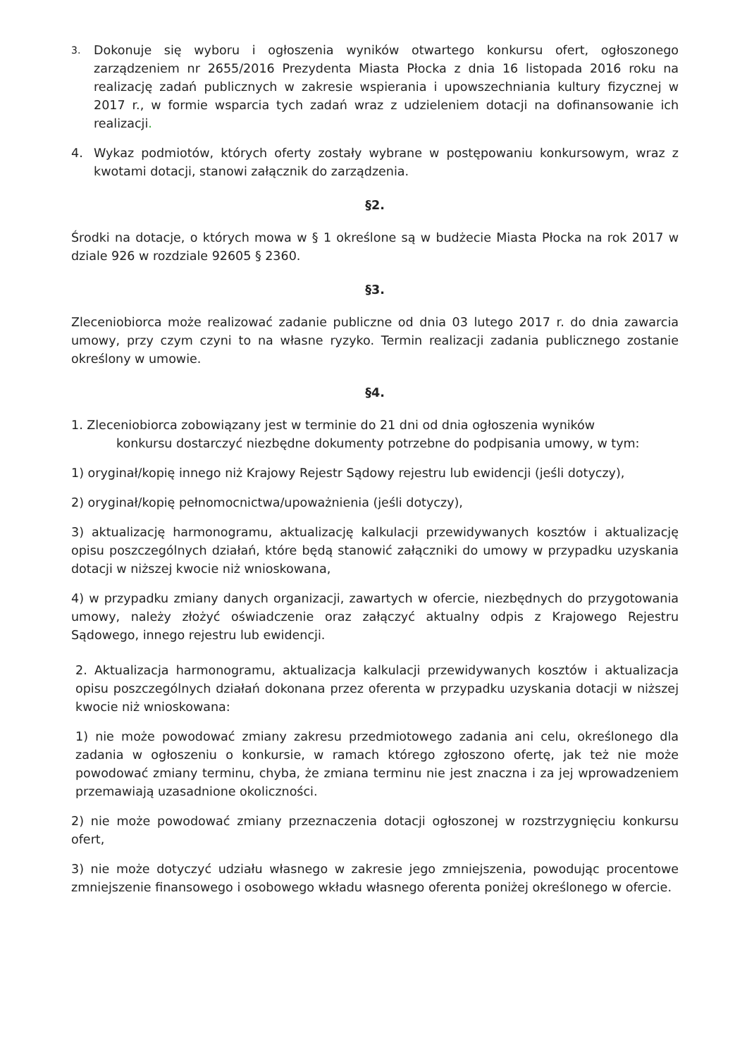3. Dokonuje się wyboru i ogłoszenia wyników otwartego konkursu ofert, ogłoszonego zarządzeniem nr 2655/2016 Prezydenta Miasta Płocka z dnia 16 listopada 2016 roku na realizację zadań publicznych w zakresie wspierania i upowszechniania kultury fizycznej w 2017 r., w formie wsparcia tych zadań wraz z udzieleniem dotacji na dofinansowanie ich realizacji.
4. Wykaz podmiotów, których oferty zostały wybrane w postępowaniu konkursowym, wraz z kwotami dotacji, stanowi załącznik do zarządzenia.
§2.
Środki na dotacje, o których mowa w § 1 określone są w budżecie Miasta Płocka na rok 2017 w dziale 926 w rozdziale 92605 § 2360.
§3.
Zleceniobiorca może realizować zadanie publiczne od dnia 03 lutego 2017 r. do dnia zawarcia umowy, przy czym czyni to na własne ryzyko. Termin realizacji zadania publicznego zostanie określony w umowie.
§4.
1. Zleceniobiorca zobowiązany jest w terminie do 21 dni od dnia ogłoszenia wyników
konkursu dostarczyć niezbędne dokumenty potrzebne do podpisania umowy, w tym:
1) oryginał/kopię innego niż Krajowy Rejestr Sądowy rejestru lub ewidencji (jeśli dotyczy),
2) oryginał/kopię pełnomocnictwa/upoważnienia (jeśli dotyczy),
3) aktualizację harmonogramu, aktualizację kalkulacji przewidywanych kosztów i aktualizację opisu poszczególnych działań, które będą stanowić załączniki do umowy w przypadku uzyskania dotacji w niższej kwocie niż wnioskowana,
4) w przypadku zmiany danych organizacji, zawartych w ofercie, niezbędnych do przygotowania umowy, należy złożyć oświadczenie oraz załączyć aktualny odpis z Krajowego Rejestru Sądowego, innego rejestru lub ewidencji.
2. Aktualizacja harmonogramu, aktualizacja kalkulacji przewidywanych kosztów i aktualizacja opisu poszczególnych działań dokonana przez oferenta w przypadku uzyskania dotacji w niższej kwocie niż wnioskowana:
1) nie może powodować zmiany zakresu przedmiotowego zadania ani celu, określonego dla zadania w ogłoszeniu o konkursie, w ramach którego zgłoszono ofertę, jak też nie może powodować zmiany terminu, chyba, że zmiana terminu nie jest znaczna i za jej wprowadzeniem przemawiają uzasadnione okoliczności.
2) nie może powodować zmiany przeznaczenia dotacji ogłoszonej w rozstrzygnięciu konkursu ofert,
3) nie może dotyczyć udziału własnego w zakresie jego zmniejszenia, powodując procentowe zmniejszenie finansowego i osobowego wkładu własnego oferenta poniżej określonego w ofercie.